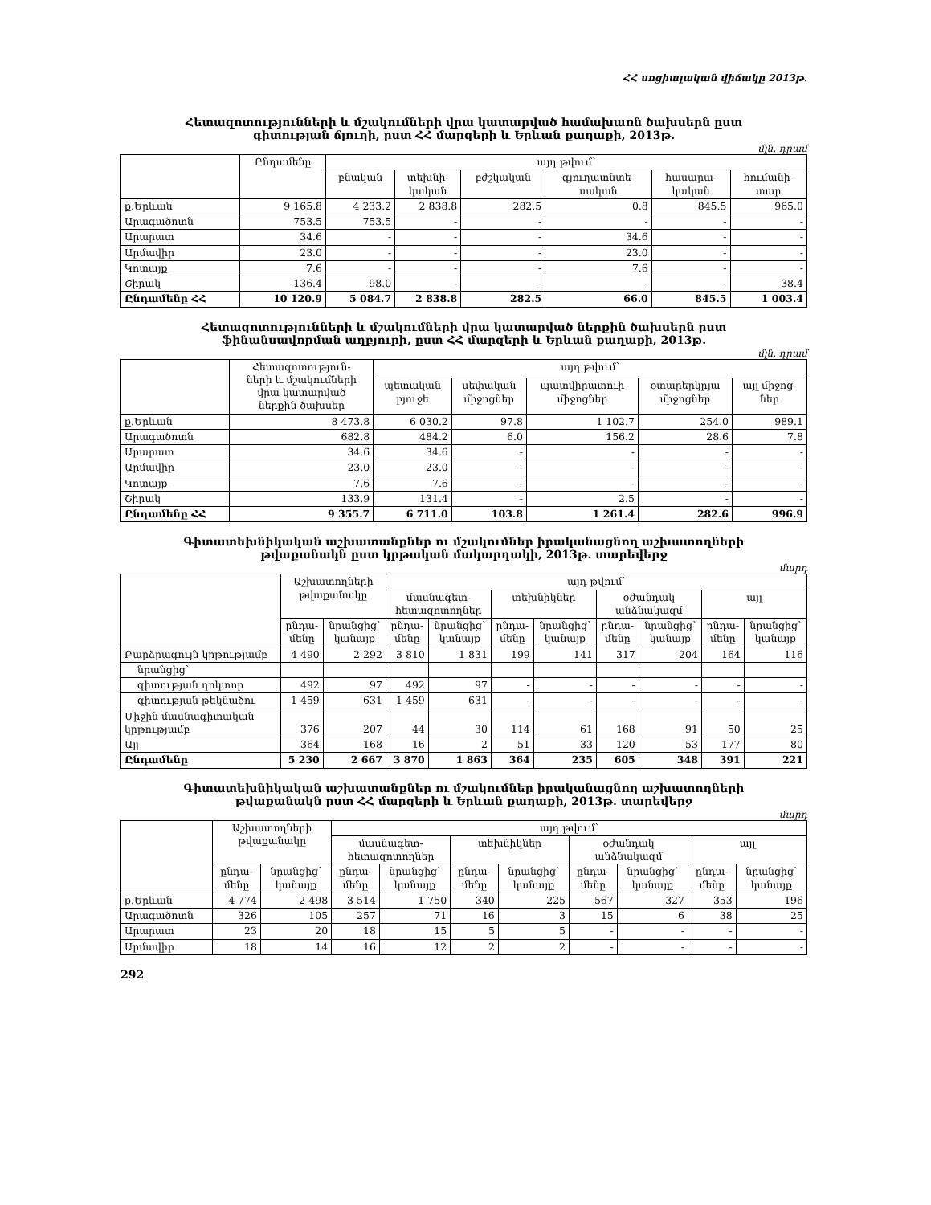ՀՀ սոցիալական վիճակը 2013թ.
Հետազոտությունների և մշակումների վրա կատարված համախառն ծախսերն ըստ
գիտության ճյուղի, ըստ ՀՀ մարզերի և Երևան քաղաքի, 2013թ.
մլն. դրամ
| | Ընդամենը | այդ թվում՝ | | | | | |
| --- | --- | --- | --- | --- | --- | --- | --- |
| | | բնական | տեխնի- կական | բժշկական | գյուղատնտե- սական | հասարա- կական | հումանի- տար |
| ք.Երևան | 9 165.8 | 4 233.2 | 2 838.8 | 282.5 | 0.8 | 845.5 | 965.0 |
| Արագածոտն | 753.5 | 753.5 | - | - | - | - | - |
| Արարատ | 34.6 | - | - | - | 34.6 | - | - |
| Արմավիր | 23.0 | - | - | - | 23.0 | - | - |
| Կոտայք | 7.6 | - | - | - | 7.6 | - | - |
| Շիրակ | 136.4 | 98.0 | - | - | - | - | 38.4 |
| Ընդամենը ՀՀ | 10 120.9 | 5 084.7 | 2 838.8 | 282.5 | 66.0 | 845.5 | 1 003.4 |
Հետազոտությունների և մշակումների վրա կատարված ներքին ծախսերն ըստ
ֆինանսավորման աղբյուրի, ըստ ՀՀ մարզերի և Երևան քաղաքի, 2013թ.
մլն. դրամ
| | Հետազոտություն- ների և մշակումների վրա կատարված ներքին ծախսեր | այդ թվում՝ | | | | |
| --- | --- | --- | --- | --- | --- | --- |
| | | պետական բյուջե | սեփական միջոցներ | պատվիրատուի միջոցներ | օտարերկրյա միջոցներ | այլ միջոց- ներ |
| ք.Երևան | 8 473.8 | 6 030.2 | 97.8 | 1 102.7 | 254.0 | 989.1 |
| Արագածոտն | 682.8 | 484.2 | 6.0 | 156.2 | 28.6 | 7.8 |
| Արարատ | 34.6 | 34.6 | - | - | - | - |
| Արմավիր | 23.0 | 23.0 | - | - | - | - |
| Կոտայք | 7.6 | 7.6 | - | - | - | - |
| Շիրակ | 133.9 | 131.4 | - | 2.5 | - | - |
| Ընդամենը ՀՀ | 9 355.7 | 6 711.0 | 103.8 | 1 261.4 | 282.6 | 996.9 |
Գիտատեխնիկական աշխատանքներ ու մշակումներ իրականացնող աշխատողների
թվաքանակն ըստ կրթական մակարդակի, 2013թ. տարեվերջ
մարդ
| | Աշխատողների թվաքանակը | | այդ թվում՝ | | | | | | | |
| --- | --- | --- | --- | --- | --- | --- | --- | --- | --- | --- |
| | | | մասնագետ- հետազոտողներ | | տեխնիկներ | | օժանդակ անձնակազմ | | այլ | |
| | ընդա- մենը | նրանցից՝ կանայք | ընդա- մենը | նրանցից՝ կանայք | ընդա- մենը | նրանցից՝ կանայք | ընդա- մենը | նրանցից՝ կանայք | ընդա- մենը | նրանցից՝ կանայք |
| Բարձրագույն կրթությամբ | 4 490 | 2 292 | 3 810 | 1 831 | 199 | 141 | 317 | 204 | 164 | 116 |
| նրանցից՝ | | | | | | | | | | |
| գիտության դոկտոր | 492 | 97 | 492 | 97 | - | - | - | - | - | - |
| գիտության թեկնածու | 1 459 | 631 | 1 459 | 631 | - | - | - | - | - | - |
| Միջին մասնագիտական կրթությամբ | 376 | 207 | 44 | 30 | 114 | 61 | 168 | 91 | 50 | 25 |
| Այլ | 364 | 168 | 16 | 2 | 51 | 33 | 120 | 53 | 177 | 80 |
| Ընդամենը | 5 230 | 2 667 | 3 870 | 1 863 | 364 | 235 | 605 | 348 | 391 | 221 |
Գիտատեխնիկական աշխատանքներ ու մշակումներ իրականացնող աշխատողների
թվաքանակն ըստ ՀՀ մարզերի և Երևան քաղաքի, 2013թ. տարեվերջ
մարդ
| | Աշխատողների թվաքանակը | | այդ թվում՝ | | | | | | | |
| --- | --- | --- | --- | --- | --- | --- | --- | --- | --- | --- |
| | | | մասնագետ- հետազոտողներ | | տեխնիկներ | | օժանդակ անձնակազմ | | այլ | |
| | ընդա- մենը | նրանցից՝ կանայք | ընդա- մենը | նրանցից՝ կանայք | ընդա- մենը | նրանցից՝ կանայք | ընդա- մենը | նրանցից՝ կանայք | ընդա- մենը | նրանցից՝ կանայք |
| ք.Երևան | 4 774 | 2 498 | 3 514 | 1 750 | 340 | 225 | 567 | 327 | 353 | 196 |
| Արագածոտն | 326 | 105 | 257 | 71 | 16 | 3 | 15 | 6 | 38 | 25 |
| Արարատ | 23 | 20 | 18 | 15 | 5 | 5 | - | - | - | - |
| Արմավիր | 18 | 14 | 16 | 12 | 2 | 2 | - | - | - | - |
292